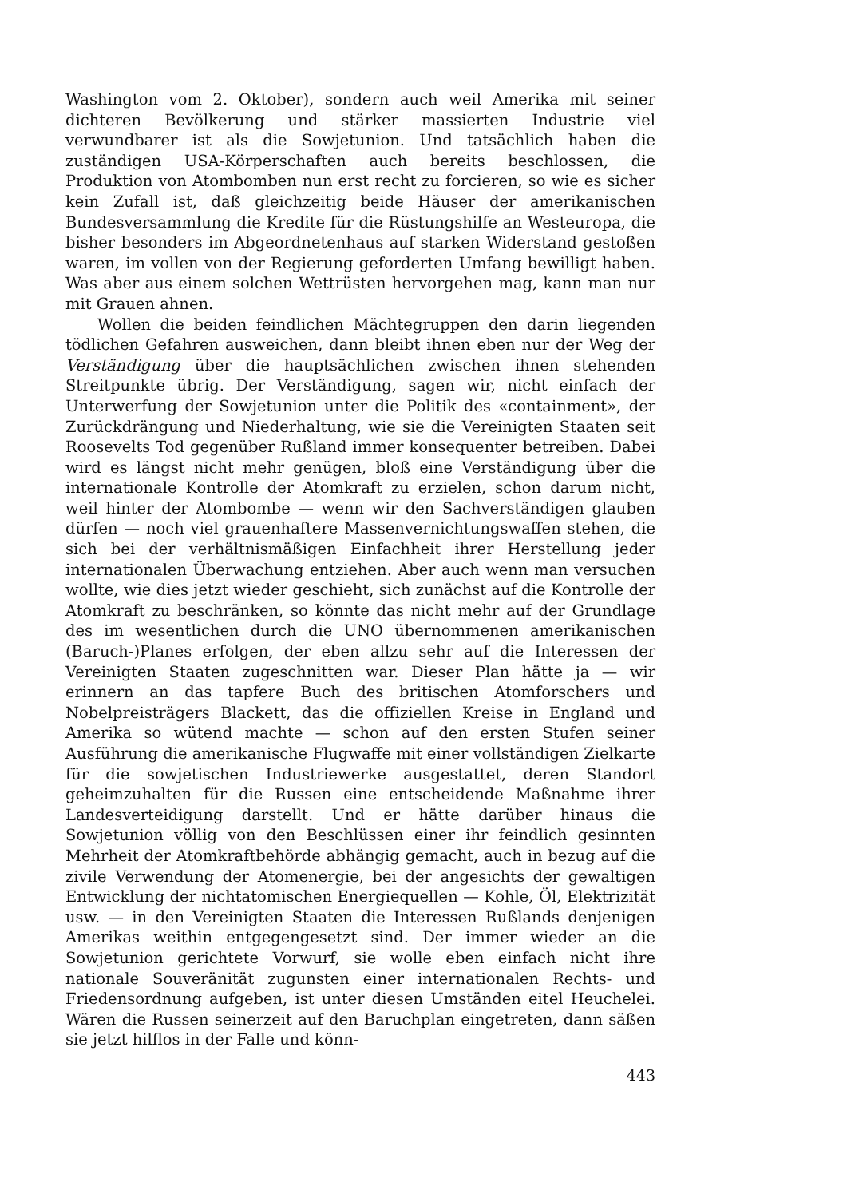Washington vom 2. Oktober), sondern auch weil Amerika mit seiner dichteren Bevölkerung und stärker massierten Industrie viel verwundbarer ist als die Sowjetunion. Und tatsächlich haben die zuständigen USA-Körperschaften auch bereits beschlossen, die Produktion von Atombomben nun erst recht zu forcieren, so wie es sicher kein Zufall ist, daß gleichzeitig beide Häuser der amerikanischen Bundesversammlung die Kredite für die Rüstungshilfe an Westeuropa, die bisher besonders im Abgeordnetenhaus auf starken Widerstand gestoßen waren, im vollen von der Regierung geforderten Umfang bewilligt haben. Was aber aus einem solchen Wettrüsten hervorgehen mag, kann man nur mit Grauen ahnen.
Wollen die beiden feindlichen Mächtegruppen den darin liegenden tödlichen Gefahren ausweichen, dann bleibt ihnen eben nur der Weg der Verständigung über die hauptsächlichen zwischen ihnen stehenden Streitpunkte übrig. Der Verständigung, sagen wir, nicht einfach der Unterwerfung der Sowjetunion unter die Politik des «containment», der Zurückdrängung und Niederhaltung, wie sie die Vereinigten Staaten seit Roosevelts Tod gegenüber Rußland immer konsequenter betreiben. Dabei wird es längst nicht mehr genügen, bloß eine Verständigung über die internationale Kontrolle der Atomkraft zu erzielen, schon darum nicht, weil hinter der Atombombe — wenn wir den Sachverständigen glauben dürfen — noch viel grauenhaftere Massenvernichtungswaffen stehen, die sich bei der verhältnismäßigen Einfachheit ihrer Herstellung jeder internationalen Überwachung entziehen. Aber auch wenn man versuchen wollte, wie dies jetzt wieder geschieht, sich zunächst auf die Kontrolle der Atomkraft zu beschränken, so könnte das nicht mehr auf der Grundlage des im wesentlichen durch die UNO übernommenen amerikanischen (Baruch-)Planes erfolgen, der eben allzu sehr auf die Interessen der Vereinigten Staaten zugeschnitten war. Dieser Plan hätte ja — wir erinnern an das tapfere Buch des britischen Atomforschers und Nobelpreisträgers Blackett, das die offiziellen Kreise in England und Amerika so wütend machte — schon auf den ersten Stufen seiner Ausführung die amerikanische Flugwaffe mit einer vollständigen Zielkarte für die sowjetischen Industriewerke ausgestattet, deren Standort geheimzuhalten für die Russen eine entscheidende Maßnahme ihrer Landesverteidigung darstellt. Und er hätte darüber hinaus die Sowjetunion völlig von den Beschlüssen einer ihr feindlich gesinnten Mehrheit der Atomkraftbehörde abhängig gemacht, auch in bezug auf die zivile Verwendung der Atomenergie, bei der angesichts der gewaltigen Entwicklung der nichtatomischen Energiequellen — Kohle, Öl, Elektrizität usw. — in den Vereinigten Staaten die Interessen Rußlands denjenigen Amerikas weithin entgegengesetzt sind. Der immer wieder an die Sowjetunion gerichtete Vorwurf, sie wolle eben einfach nicht ihre nationale Souveränität zugunsten einer internationalen Rechts- und Friedensordnung aufgeben, ist unter diesen Umständen eitel Heuchelei. Wären die Russen seinerzeit auf den Baruchplan eingetreten, dann säßen sie jetzt hilflos in der Falle und könn-
443